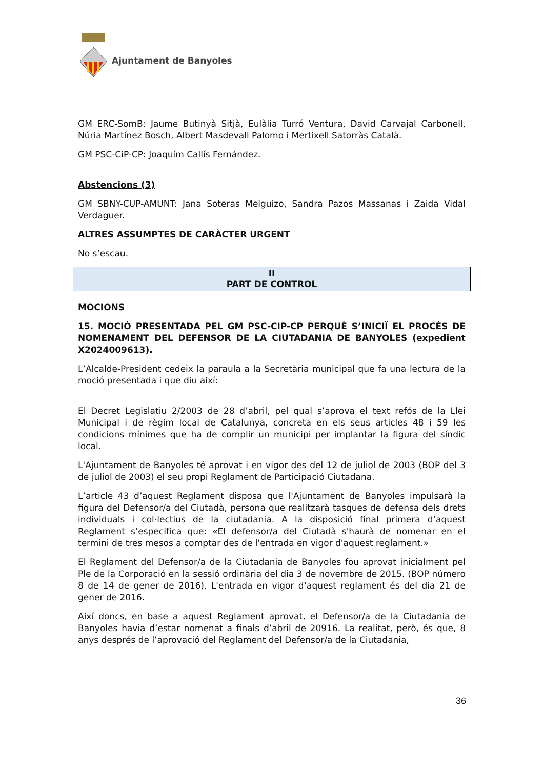Ajuntament de Banyoles
GM ERC-SomB: Jaume Butinyà Sitjà, Eulàlia Turró Ventura, David Carvajal Carbonell, Núria Martínez Bosch, Albert Masdevall Palomo i Mertixell Satorràs Català.
GM PSC-CiP-CP: Joaquím Callís Fernández.
Abstencions (3)
GM SBNY-CUP-AMUNT: Jana Soteras Melguizo, Sandra Pazos Massanas i Zaida Vidal Verdaguer.
ALTRES ASSUMPTES DE CARÀCTER URGENT
No s’escau.
II
PART DE CONTROL
MOCIONS
15. MOCIÓ PRESENTADA PEL GM PSC-CIP-CP PERQUÈ S’INICIÏ EL PROCÉS DE NOMENAMENT DEL DEFENSOR DE LA CIUTADANIA DE BANYOLES (expedient X2024009613).
L’Alcalde-President cedeix la paraula a la Secretària municipal que fa una lectura de la moció presentada i que diu així:
El Decret Legislatiu 2/2003 de 28 d’abril, pel qual s’aprova el text refós de la Llei Municipal i de règim local de Catalunya, concreta en els seus articles 48 i 59 les condicions mínimes que ha de complir un municipi per implantar la figura del síndic local.
L'Ajuntament de Banyoles té aprovat i en vigor des del 12 de juliol de 2003 (BOP del 3 de juliol de 2003) el seu propi Reglament de Participació Ciutadana.
L’article 43 d’aquest Reglament disposa que l'Ajuntament de Banyoles impulsarà la figura del Defensor/a del Ciutadà, persona que realitzarà tasques de defensa dels drets individuals i col·lectius de la ciutadania. A la disposició final primera d’aquest Reglament s’especifica que: «El defensor/a del Ciutadà s'haurà de nomenar en el termini de tres mesos a comptar des de l'entrada en vigor d'aquest reglament.»
El Reglament del Defensor/a de la Ciutadania de Banyoles fou aprovat inicialment pel Ple de la Corporació en la sessió ordinària del dia 3 de novembre de 2015. (BOP número 8 de 14 de gener de 2016). L'entrada en vigor d’aquest reglament és del dia 21 de gener de 2016.
Així doncs, en base a aquest Reglament aprovat, el Defensor/a de la Ciutadania de Banyoles havia d’estar nomenat a finals d’abril de 20916. La realitat, però, és que, 8 anys després de l’aprovació del Reglament del Defensor/a de la Ciutadania,
36